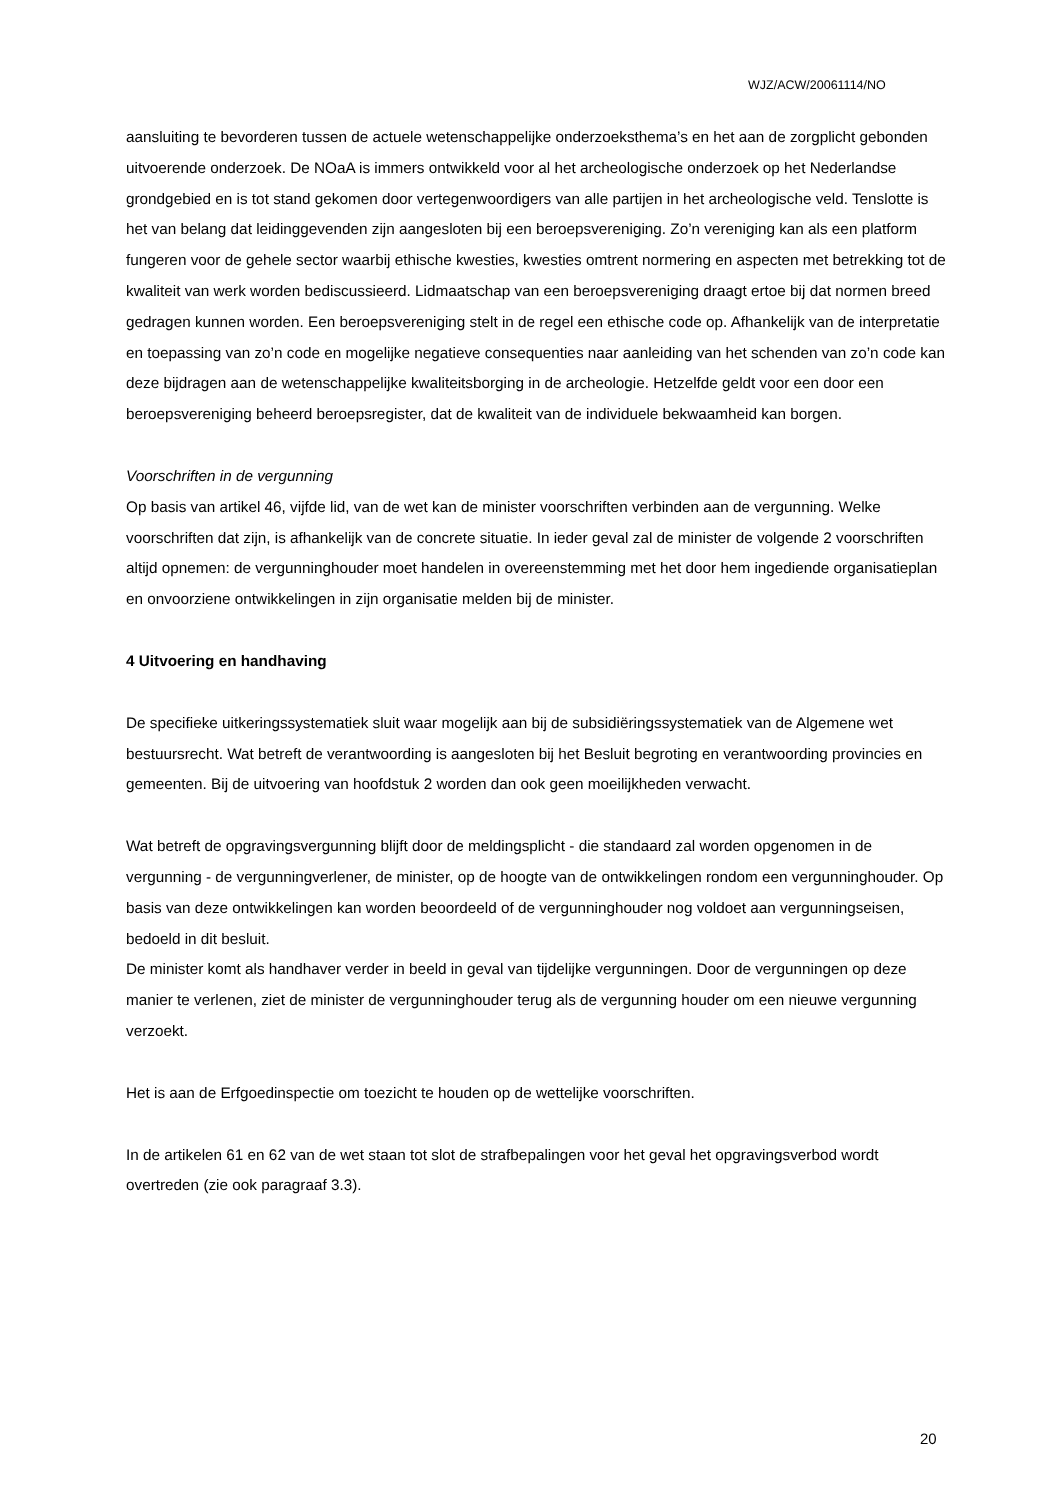WJZ/ACW/20061114/NO
aansluiting te bevorderen tussen de actuele wetenschappelijke onderzoeksthema’s en het aan de zorgplicht gebonden uitvoerende onderzoek. De NOaA is immers ontwikkeld voor al het archeologische onderzoek op het Nederlandse grondgebied en is tot stand gekomen door vertegenwoordigers van alle partijen in het archeologische veld. Tenslotte is het van belang dat leidinggevenden zijn aangesloten bij een beroepsvereniging. Zo’n vereniging kan als een platform fungeren voor de gehele sector waarbij ethische kwesties, kwesties omtrent normering en aspecten met betrekking tot de kwaliteit van werk worden bediscussieerd. Lidmaatschap van een beroepsvereniging draagt ertoe bij dat normen breed gedragen kunnen worden. Een beroepsvereniging stelt in de regel een ethische code op. Afhankelijk van de interpretatie en toepassing van zo’n code en mogelijke negatieve consequenties naar aanleiding van het schenden van zo’n code kan deze bijdragen aan de wetenschappelijke kwaliteitsborging in de archeologie. Hetzelfde geldt voor een door een beroepsvereniging beheerd beroepsregister, dat de kwaliteit van de individuele bekwaamheid kan borgen.
Voorschriften in de vergunning
Op basis van artikel 46, vijfde lid, van de wet kan de minister voorschriften verbinden aan de vergunning. Welke voorschriften dat zijn, is afhankelijk van de concrete situatie. In ieder geval zal de minister de volgende 2 voorschriften altijd opnemen: de vergunninghouder moet handelen in overeenstemming met het door hem ingediende organisatieplan en onvoorziene ontwikkelingen in zijn organisatie melden bij de minister.
4 Uitvoering en handhaving
De specifieke uitkeringssystematiek sluit waar mogelijk aan bij de subsidiëringssystematiek van de Algemene wet bestuursrecht. Wat betreft de verantwoording is aangesloten bij het Besluit begroting en verantwoording provincies en gemeenten. Bij de uitvoering van hoofdstuk 2 worden dan ook geen moeilijkheden verwacht.
Wat betreft de opgravingsvergunning blijft door de meldingsplicht - die standaard zal worden opgenomen in de vergunning - de vergunningverlener, de minister, op de hoogte van de ontwikkelingen rondom een vergunninghouder. Op basis van deze ontwikkelingen kan worden beoordeeld of de vergunninghouder nog voldoet aan vergunningseisen, bedoeld in dit besluit.
De minister komt als handhaver verder in beeld in geval van tijdelijke vergunningen. Door de vergunningen op deze manier te verlenen, ziet de minister de vergunninghouder terug als de vergunning houder om een nieuwe vergunning verzoekt.
Het is aan de Erfgoedinspectie om toezicht te houden op de wettelijke voorschriften.
In de artikelen 61 en 62 van de wet staan tot slot de strafbepalingen voor het geval het opgravingsverbod wordt overtreden (zie ook paragraaf 3.3).
20